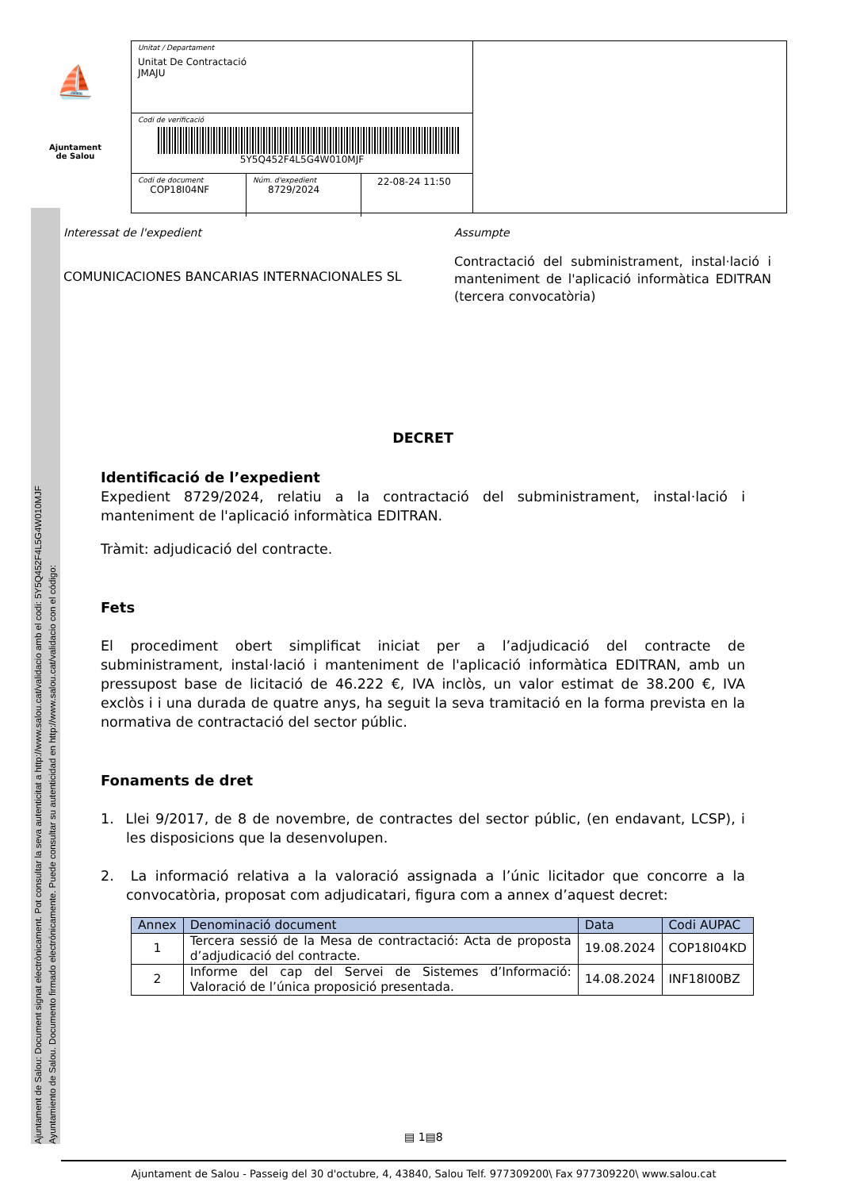Ajuntament de Salou: Document signat electrònicament. Pot consultar la seva autenticitat a http://www.salou.cat/validacio amb el codi: 5Y5Q452F4L5G4W010MJF
Ayuntamiento de Salou. Documento firmado electrónicamente. Puede consultar su autenticidad en http://www.salou.cat/validacio con el código:
⛵
Ajuntament
de Salou
Unitat / Departament
Unitat De Contractació
JMAJU
Codi de verificació
5Y5Q452F4L5G4W010MJF
Codi de document
COP18I04NF
Núm. d'expedient
8729/2024
22-08-24 11:50
Interessat de l'expedient
COMUNICACIONES BANCARIAS INTERNACIONALES SL
Assumpte
Contractació del subministrament, instal·lació i manteniment de l'aplicació informàtica EDITRAN (tercera convocatòria)
DECRET
Identificació de l’expedient
Expedient 8729/2024, relatiu a la contractació del subministrament, instal·lació i manteniment de l'aplicació informàtica EDITRAN.
Tràmit: adjudicació del contracte.
Fets
El procediment obert simplificat iniciat per a l’adjudicació del contracte de subministrament, instal·lació i manteniment de l'aplicació informàtica EDITRAN, amb un pressupost base de licitació de 46.222 €, IVA inclòs, un valor estimat de 38.200 €, IVA exclòs i i una durada de quatre anys, ha seguit la seva tramitació en la forma prevista en la normativa de contractació del sector públic.
Fonaments de dret
1. Llei 9/2017, de 8 de novembre, de contractes del sector públic, (en endavant, LCSP), i les disposicions que la desenvolupen.
2. La informació relativa a la valoració assignada a l’únic licitador que concorre a la convocatòria, proposat com adjudicatari, figura com a annex d’aquest decret:
| Annex | Denominació document | Data | Codi AUPAC |
| --- | --- | --- | --- |
| 1 | Tercera sessió de la Mesa de contractació: Acta de proposta d’adjudicació del contracte. | 19.08.2024 | COP18I04KD |
| 2 | Informe del cap del Servei de Sistemes d’Informació: Valoració de l’única proposició presentada. | 14.08.2024 | INF18I00BZ |
▤ 1▤8
Ajuntament de Salou - Passeig del 30 d'octubre, 4, 43840, Salou Telf. 977309200\ Fax 977309220\ www.salou.cat